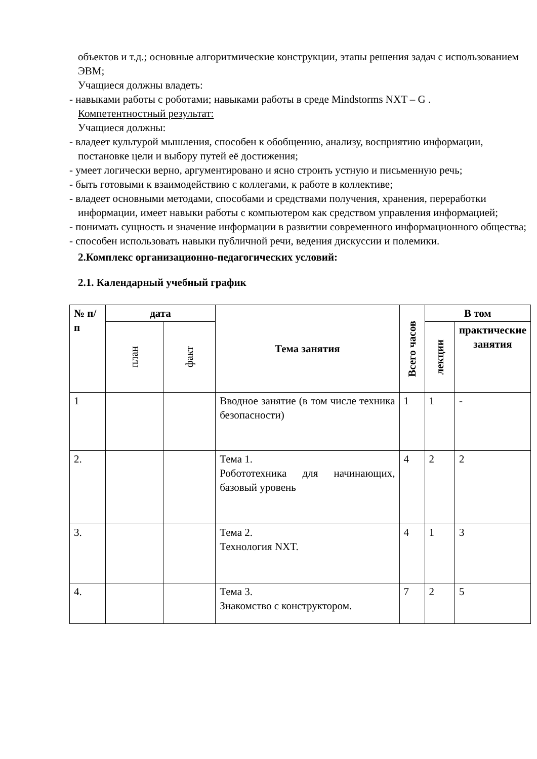объектов и т.д.; основные алгоритмические конструкции, этапы решения задач с использованием ЭВМ;
Учащиеся должны владеть:
- навыками работы с роботами; навыками работы в среде Mindstorms NXT – G .
Компетентностный результат:
Учащиеся должны:
- владеет культурой мышления, способен к обобщению, анализу, восприятию информации, постановке цели и выбору путей её достижения;
- умеет логически верно, аргументировано и ясно строить устную и письменную речь;
- быть готовыми к взаимодействию с коллегами, к работе в коллективе;
- владеет основными методами, способами и средствами получения, хранения, переработки информации, имеет навыки работы с компьютером как средством управления информацией;
- понимать сущность и значение информации в развитии современного информационного общества;
- способен использовать навыки публичной речи, ведения дискуссии и полемики.
2.Комплекс организационно-педагогических условий:
2.1. Календарный учебный график
| № п/п | дата | | Тема занятия | Всего часов | В том | |
| --- | --- | --- | --- | --- | --- | --- |
| | план | факт | | | лекции | практические занятия |
| 1 | | | Вводное занятие (в том числе техника безопасности) | 1 | 1 | - |
| 2. | | | Тема 1. Робототехника для начинающих, базовый уровень | 4 | 2 | 2 |
| 3. | | | Тема 2. Технология NXT. | 4 | 1 | 3 |
| 4. | | | Тема 3. Знакомство с конструктором. | 7 | 2 | 5 |